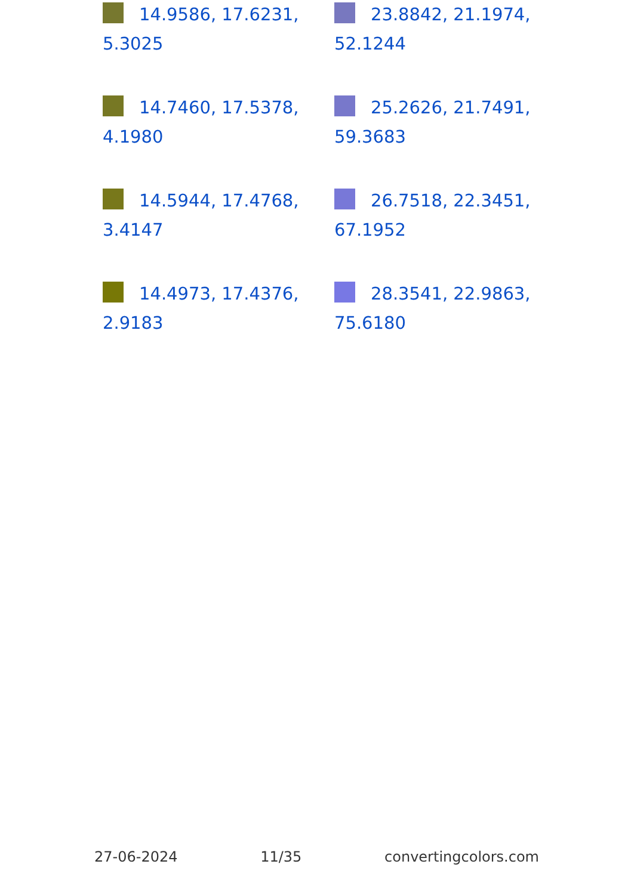14.9586, 17.6231, 5.3025
23.8842, 21.1974, 52.1244
14.7460, 17.5378, 4.1980
25.2626, 21.7491, 59.3683
14.5944, 17.4768, 3.4147
26.7518, 22.3451, 67.1952
14.4973, 17.4376, 2.9183
28.3541, 22.9863, 75.6180
27-06-2024 11/35 convertingcolors.com